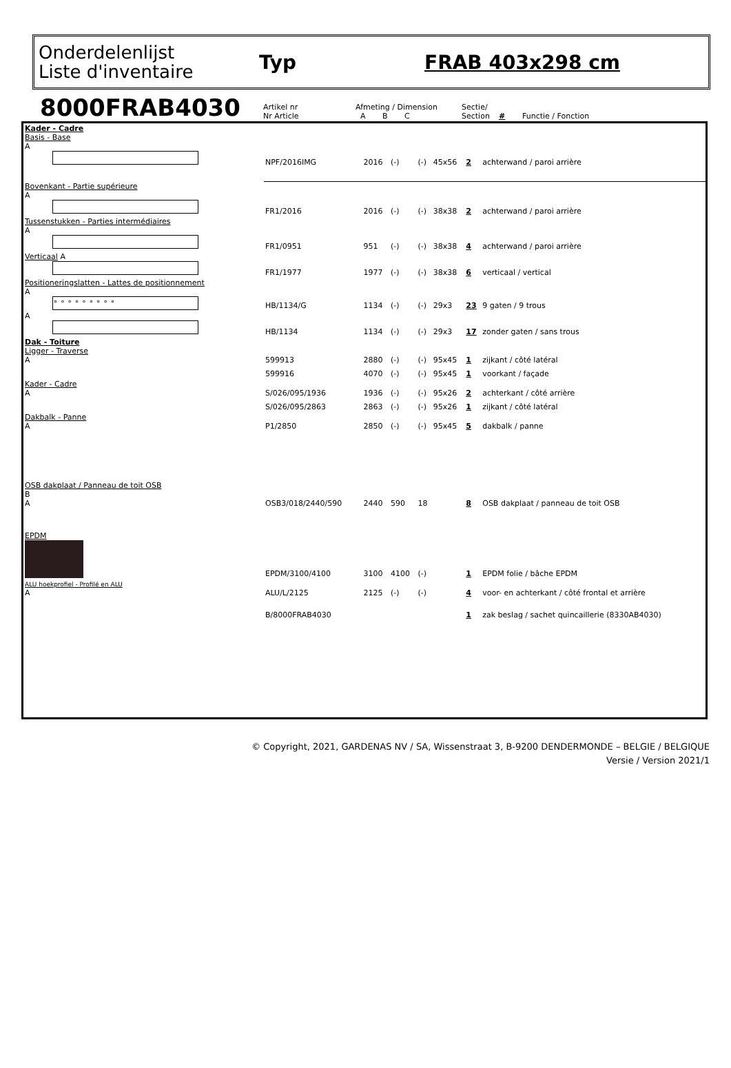Onderdelenlijst
Liste d'inventaire
Typ FRAB 403x298 cm
8000FRAB4030
| Artikel nr Nr Article | Afmeting / Dimension A B C | Sectie/ Section | # | Functie / Fonction |
| Kader - Cadre Basis - Base A | NPF/2016IMG | 2016 | (-) | (-) | 45x56 | 2 | achterwand / paroi arrière |
| Bovenkant - Partie supérieure A | FR1/2016 | 2016 | (-) | (-) | 38x38 | 2 | achterwand / paroi arrière |
| Tussenstukken - Parties intermédiaires A | FR1/0951 | 951 | (-) | (-) | 38x38 | 4 | achterwand / paroi arrière |
| Verticaal A | FR1/1977 | 1977 | (-) | (-) | 38x38 | 6 | verticaal / vertical |
| Positioneringslatten - Lattes de positionnement A ∘ ∘ ∘ ∘ ∘ ∘ ∘ ∘ ∘ | HB/1134/G | 1134 | (-) | (-) | 29x3 | 23 | 9 gaten / 9 trous |
| A | HB/1134 | 1134 | (-) | (-) | 29x3 | 17 | zonder gaten / sans trous |
| Dak - Toiture Ligger - Traverse A | 599913 | 2880 | (-) | (-) | 95x45 | 1 | zijkant / côté latéral |
| | 599916 | 4070 | (-) | (-) | 95x45 | 1 | voorkant / façade |
| Kader - Cadre A | S/026/095/1936 | 1936 | (-) | (-) | 95x26 | 2 | achterkant / côté arrière |
| | S/026/095/2863 | 2863 | (-) | (-) | 95x26 | 1 | zijkant / côté latéral |
| Dakbalk - Panne A | P1/2850 | 2850 | (-) | (-) | 95x45 | 5 | dakbalk / panne |
| OSB dakplaat / Panneau de toit OSB B A | OSB3/018/2440/590 | 2440 | 590 | 18 | | 8 | OSB dakplaat / panneau de toit OSB |
| EPDM | EPDM/3100/4100 | 3100 | 4100 | (-) | | 1 | EPDM folie / bâche EPDM |
| ALU hoekprofiel - Profilé en ALU A | ALU/L/2125 | 2125 | (-) | (-) | | 4 | voor- en achterkant / côté frontal et arrière |
| | B/8000FRAB4030 | | | | | 1 | zak beslag / sachet quincaillerie (8330AB4030) |
© Copyright, 2021, GARDENAS NV / SA, Wissenstraat 3, B-9200 DENDERMONDE – BELGIE / BELGIQUE
Versie / Version 2021/1